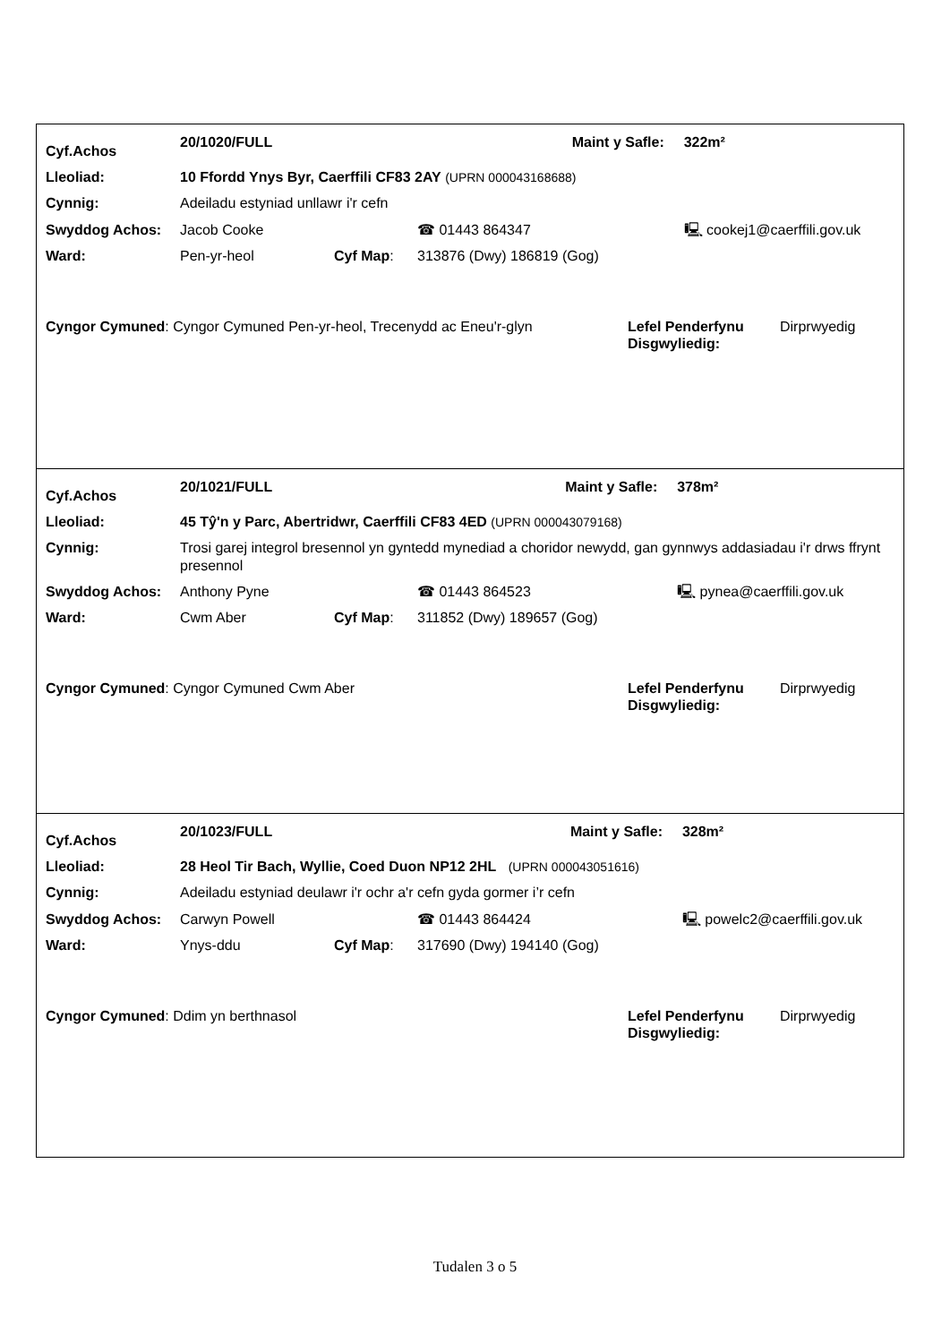| Cyf.Achos | 20/1020/FULL | | | Maint y Safle: | 322m² |
| Lleoliad: | 10 Ffordd Ynys Byr, Caerffili CF83 2AY (UPRN 000043168688) | | | | |
| Cynnig: | Adeiladu estyniad unllawr i'r cefn | | | | |
| Swyddog Achos: | Jacob Cooke | | ☎ 01443 864347 | | 🖳 cookej1@caerffili.gov.uk |
| Ward: | Pen-yr-heol | Cyf Map : | 313876 (Dwy) 186819 (Gog) | | |
| Cyngor Cymuned : Cyngor Cymuned Pen-yr-heol, Trecenydd ac Eneu'r-glyn | Lefel Penderfynu Disgwyliedig: | Dirprwyedig |
| Cyf.Achos | 20/1021/FULL | | | Maint y Safle: | 378m² |
| Lleoliad: | 45 Tŷ'n y Parc, Abertridwr, Caerffili CF83 4ED (UPRN 000043079168) | | | | |
| Cynnig: | Trosi garej integrol bresennol yn gyntedd mynediad a choridor newydd, gan gynnwys addasiadau i'r drws ffrynt presennol | | | | |
| Swyddog Achos: | Anthony Pyne | | ☎ 01443 864523 | | 🖳 pynea@caerffili.gov.uk |
| Ward: | Cwm Aber | Cyf Map : | 311852 (Dwy) 189657 (Gog) | | |
| Cyngor Cymuned : Cyngor Cymuned Cwm Aber | Lefel Penderfynu Disgwyliedig: | Dirprwyedig |
| Cyf.Achos | 20/1023/FULL | | | Maint y Safle: | 328m² |
| Lleoliad: | 28 Heol Tir Bach, Wyllie, Coed Duon NP12 2HL (UPRN 000043051616) | | | | |
| Cynnig: | Adeiladu estyniad deulawr i'r ochr a'r cefn gyda gormer i’r cefn | | | | |
| Swyddog Achos: | Carwyn Powell | | ☎ 01443 864424 | | 🖳 powelc2@caerffili.gov.uk |
| Ward: | Ynys-ddu | Cyf Map : | 317690 (Dwy) 194140 (Gog) | | |
| Cyngor Cymuned : Ddim yn berthnasol | Lefel Penderfynu Disgwyliedig: | Dirprwyedig |
Tudalen 3 o 5